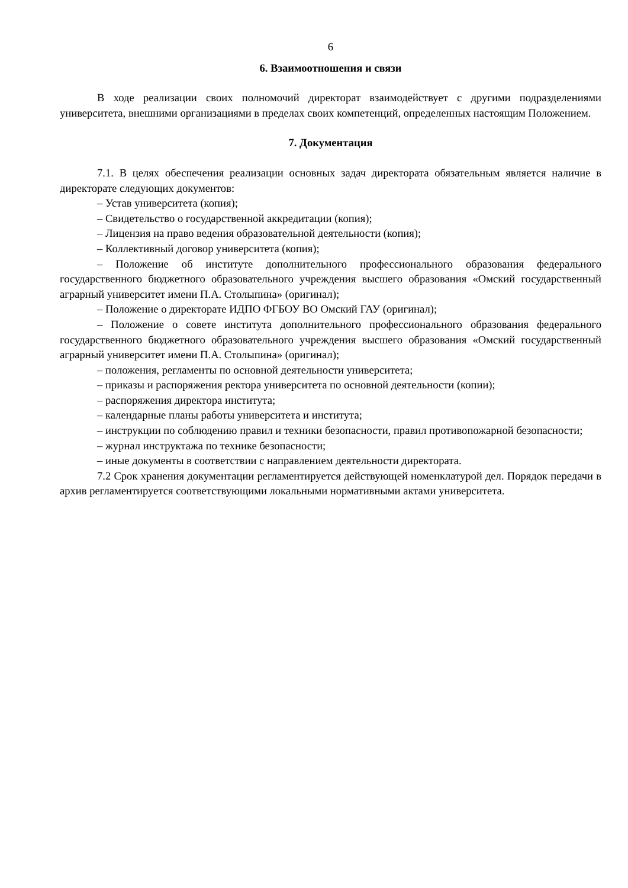6
6. Взаимоотношения и связи
В ходе реализации своих полномочий директорат взаимодействует с другими подразделениями университета, внешними организациями в пределах своих компетенций, определенных настоящим Положением.
7. Документация
7.1. В целях обеспечения реализации основных задач директората обязательным является наличие в директорате следующих документов:
– Устав университета (копия);
– Свидетельство о государственной аккредитации (копия);
– Лицензия на право ведения образовательной деятельности (копия);
– Коллективный договор университета (копия);
– Положение об институте дополнительного профессионального образования федерального государственного бюджетного образовательного учреждения высшего образования «Омский государственный аграрный университет имени П.А. Столыпина» (оригинал);
– Положение о директорате ИДПО ФГБОУ ВО Омский ГАУ (оригинал);
– Положение о совете института дополнительного профессионального образования федерального государственного бюджетного образовательного учреждения высшего образования «Омский государственный аграрный университет имени П.А. Столыпина» (оригинал);
– положения, регламенты по основной деятельности университета;
– приказы и распоряжения ректора университета по основной деятельности (копии);
– распоряжения директора института;
– календарные планы работы университета и института;
– инструкции по соблюдению правил и техники безопасности, правил противопожарной безопасности;
– журнал инструктажа по технике безопасности;
– иные документы в соответствии с направлением деятельности директората.
7.2 Срок хранения документации регламентируется действующей номенклатурой дел. Порядок передачи в архив регламентируется соответствующими локальными нормативными актами университета.